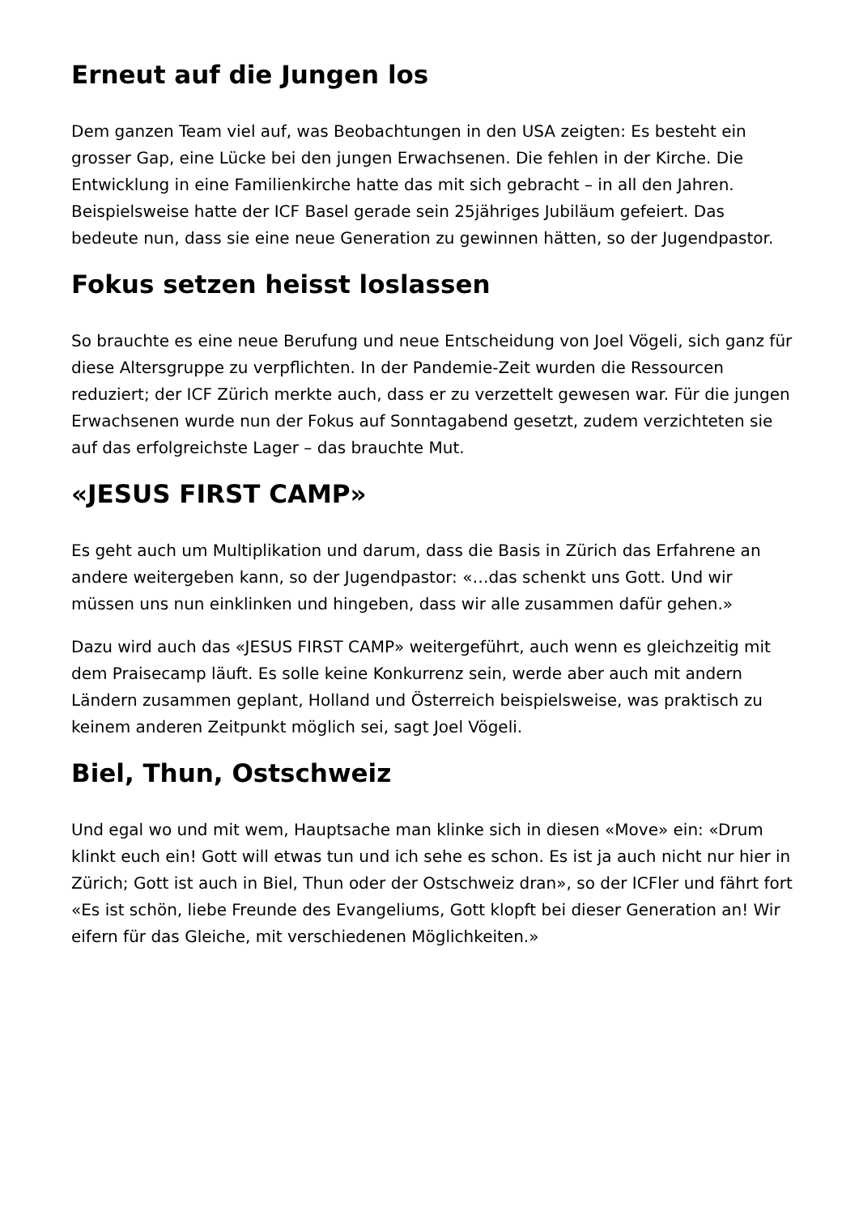Erneut auf die Jungen los
Dem ganzen Team viel auf, was Beobachtungen in den USA zeigten: Es besteht ein grosser Gap, eine Lücke bei den jungen Erwachsenen. Die fehlen in der Kirche. Die Entwicklung in eine Familienkirche hatte das mit sich gebracht – in all den Jahren. Beispielsweise hatte der ICF Basel gerade sein 25jähriges Jubiläum gefeiert. Das bedeute nun, dass sie eine neue Generation zu gewinnen hätten, so der Jugendpastor.
Fokus setzen heisst loslassen
So brauchte es eine neue Berufung und neue Entscheidung von Joel Vögeli, sich ganz für diese Altersgruppe zu verpflichten. In der Pandemie-Zeit wurden die Ressourcen reduziert; der ICF Zürich merkte auch, dass er zu verzettelt gewesen war. Für die jungen Erwachsenen wurde nun der Fokus auf Sonntagabend gesetzt, zudem verzichteten sie auf das erfolgreichste Lager – das brauchte Mut.
«JESUS FIRST CAMP»
Es geht auch um Multiplikation und darum, dass die Basis in Zürich das Erfahrene an andere weitergeben kann, so der Jugendpastor: «…das schenkt uns Gott. Und wir müssen uns nun einklinken und hingeben, dass wir alle zusammen dafür gehen.»
Dazu wird auch das «JESUS FIRST CAMP» weitergeführt, auch wenn es gleichzeitig mit dem Praisecamp läuft. Es solle keine Konkurrenz sein, werde aber auch mit andern Ländern zusammen geplant, Holland und Österreich beispielsweise, was praktisch zu keinem anderen Zeitpunkt möglich sei, sagt Joel Vögeli.
Biel, Thun, Ostschweiz
Und egal wo und mit wem, Hauptsache man klinke sich in diesen «Move» ein: «Drum klinkt euch ein! Gott will etwas tun und ich sehe es schon. Es ist ja auch nicht nur hier in Zürich; Gott ist auch in Biel, Thun oder der Ostschweiz dran», so der ICFler und fährt fort «Es ist schön, liebe Freunde des Evangeliums, Gott klopft bei dieser Generation an! Wir eifern für das Gleiche, mit verschiedenen Möglichkeiten.»